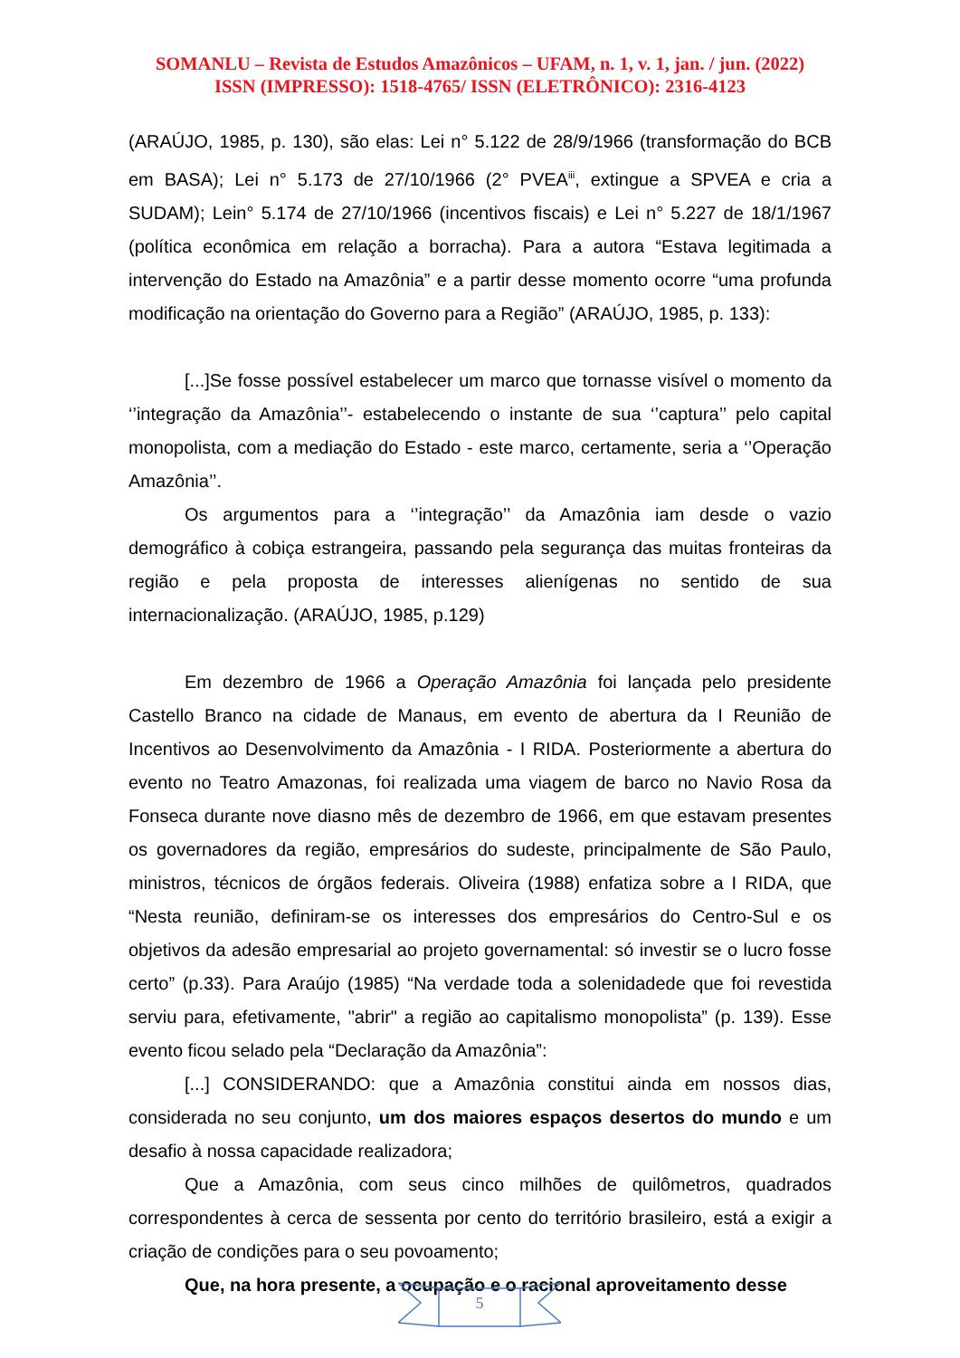SOMANLU – Revista de Estudos Amazônicos – UFAM, n. 1, v. 1, jan. / jun. (2022)
ISSN (IMPRESSO): 1518-4765/ ISSN (ELETRÔNICO): 2316-4123
(ARAÚJO, 1985, p. 130), são elas: Lei n° 5.122 de 28/9/1966 (transformação do BCB em BASA); Lei n° 5.173 de 27/10/1966 (2° PVEA<sup>iii</sup>, extingue a SPVEA e cria a SUDAM); Lein° 5.174 de 27/10/1966 (incentivos fiscais) e Lei n° 5.227 de 18/1/1967 (política econômica em relação a borracha). Para a autora “Estava legitimada a intervenção do Estado na Amazônia” e a partir desse momento ocorre “uma profunda modificação na orientação do Governo para a Região” (ARAÚJO, 1985, p. 133):
[...]Se fosse possível estabelecer um marco que tornasse visível o momento da ‘’integração da Amazônia’’- estabelecendo o instante de sua ‘’captura’’ pelo capital monopolista, com a mediação do Estado - este marco, certamente, seria a ‘’Operação Amazônia’’.
Os argumentos para a ‘’integração’’ da Amazônia iam desde o vazio demográfico à cobiça estrangeira, passando pela segurança das muitas fronteiras da região e pela proposta de interesses alienígenas no sentido de sua internacionalização. (ARAÚJO, 1985, p.129)
Em dezembro de 1966 a Operação Amazônia foi lançada pelo presidente Castello Branco na cidade de Manaus, em evento de abertura da I Reunião de Incentivos ao Desenvolvimento da Amazônia - I RIDA. Posteriormente a abertura do evento no Teatro Amazonas, foi realizada uma viagem de barco no Navio Rosa da Fonseca durante nove diasno mês de dezembro de 1966, em que estavam presentes os governadores da região, empresários do sudeste, principalmente de São Paulo, ministros, técnicos de órgãos federais. Oliveira (1988) enfatiza sobre a I RIDA, que “Nesta reunião, definiram-se os interesses dos empresários do Centro-Sul e os objetivos da adesão empresarial ao projeto governamental: só investir se o lucro fosse certo” (p.33). Para Araújo (1985) “Na verdade toda a solenidadede que foi revestida serviu para, efetivamente, "abrir" a região ao capitalismo monopolista” (p. 139). Esse evento ficou selado pela “Declaração da Amazônia”:
[...] CONSIDERANDO: que a Amazônia constitui ainda em nossos dias, considerada no seu conjunto, um dos maiores espaços desertos do mundo e um desafio à nossa capacidade realizadora;
Que a Amazônia, com seus cinco milhões de quilômetros, quadrados correspondentes à cerca de sessenta por cento do território brasileiro, está a exigir a criação de condições para o seu povoamento;
Que, na hora presente, a ocupação e o racional aproveitamento desse
5